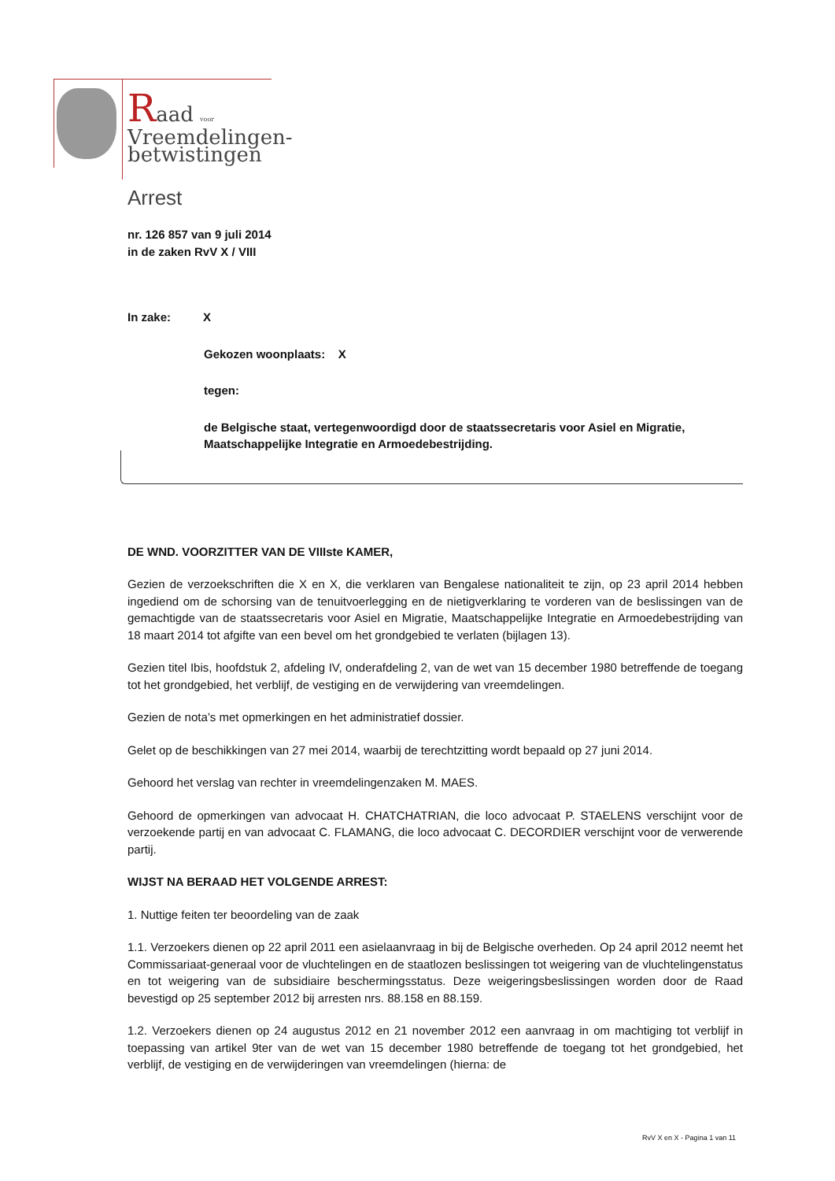Raad voor
Vreemdelingen-
betwistingen
Arrest
nr. 126 857 van 9 juli 2014
in de zaken RvV X / VIII
In zake: X
Gekozen woonplaats: X
tegen:
de Belgische staat, vertegenwoordigd door de staatssecretaris voor Asiel en Migratie, Maatschappelijke Integratie en Armoedebestrijding.
DE WND. VOORZITTER VAN DE VIIIste KAMER,
Gezien de verzoekschriften die X en X, die verklaren van Bengalese nationaliteit te zijn, op 23 april 2014 hebben ingediend om de schorsing van de tenuitvoerlegging en de nietigverklaring te vorderen van de beslissingen van de gemachtigde van de staatssecretaris voor Asiel en Migratie, Maatschappelijke Integratie en Armoedebestrijding van 18 maart 2014 tot afgifte van een bevel om het grondgebied te verlaten (bijlagen 13).
Gezien titel Ibis, hoofdstuk 2, afdeling IV, onderafdeling 2, van de wet van 15 december 1980 betreffende de toegang tot het grondgebied, het verblijf, de vestiging en de verwijdering van vreemdelingen.
Gezien de nota’s met opmerkingen en het administratief dossier.
Gelet op de beschikkingen van 27 mei 2014, waarbij de terechtzitting wordt bepaald op 27 juni 2014.
Gehoord het verslag van rechter in vreemdelingenzaken M. MAES.
Gehoord de opmerkingen van advocaat H. CHATCHATRIAN, die loco advocaat P. STAELENS verschijnt voor de verzoekende partij en van advocaat C. FLAMANG, die loco advocaat C. DECORDIER verschijnt voor de verwerende partij.
WIJST NA BERAAD HET VOLGENDE ARREST:
1. Nuttige feiten ter beoordeling van de zaak
1.1. Verzoekers dienen op 22 april 2011 een asielaanvraag in bij de Belgische overheden. Op 24 april 2012 neemt het Commissariaat-generaal voor de vluchtelingen en de staatlozen beslissingen tot weigering van de vluchtelingenstatus en tot weigering van de subsidiaire beschermingsstatus. Deze weigeringsbeslissingen worden door de Raad bevestigd op 25 september 2012 bij arresten nrs. 88.158 en 88.159.
1.2. Verzoekers dienen op 24 augustus 2012 en 21 november 2012 een aanvraag in om machtiging tot verblijf in toepassing van artikel 9ter van de wet van 15 december 1980 betreffende de toegang tot het grondgebied, het verblijf, de vestiging en de verwijderingen van vreemdelingen (hierna: de
RvV X en X - Pagina 1 van 11